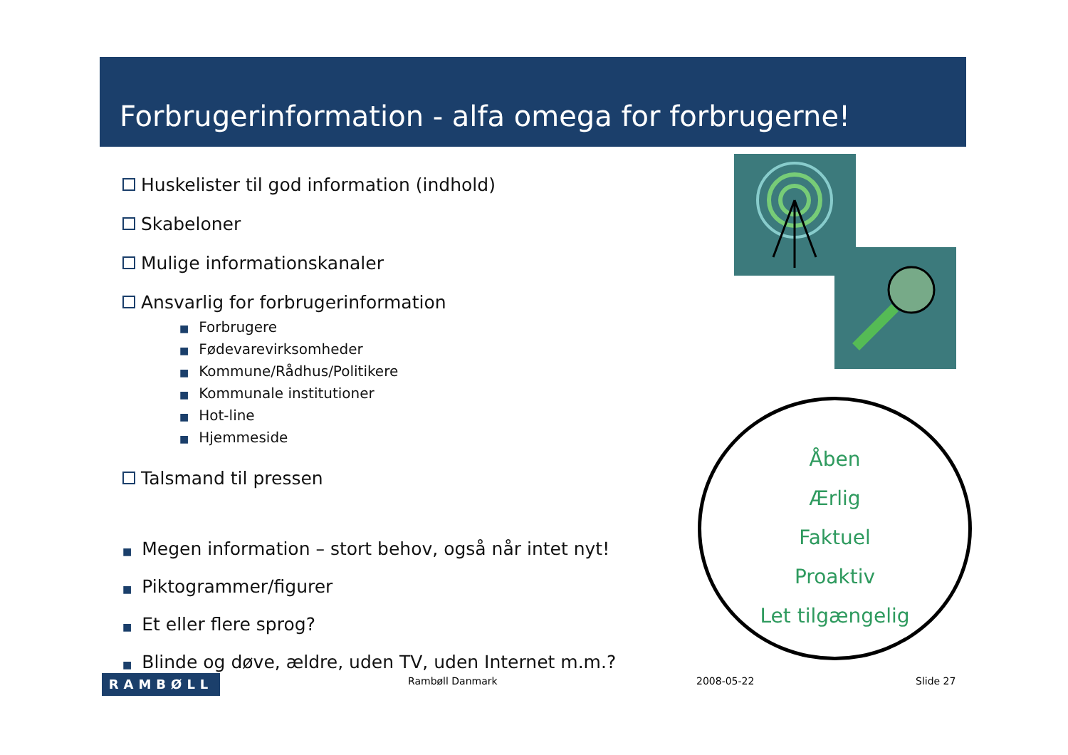Forbrugerinformation - alfa omega for forbrugerne!
Huskelister til god information (indhold)
Skabeloner
Mulige informationskanaler
Ansvarlig for forbrugerinformation
■ Forbrugere
■ Fødevarevirksomheder
■ Kommune/Rådhus/Politikere
■ Kommunale institutioner
■ Hot-line
■ Hjemmeside
Talsmand til pressen
■ Megen information – stort behov, også når intet nyt!
■ Piktogrammer/figurer
■ Et eller flere sprog?
■ Blinde og døve, ældre, uden TV, uden Internet m.m.?
Åben
Ærlig
Faktuel
Proaktiv
Let tilgængelig
RAMBØLL Rambøll Danmark 2008-05-22 Slide 27